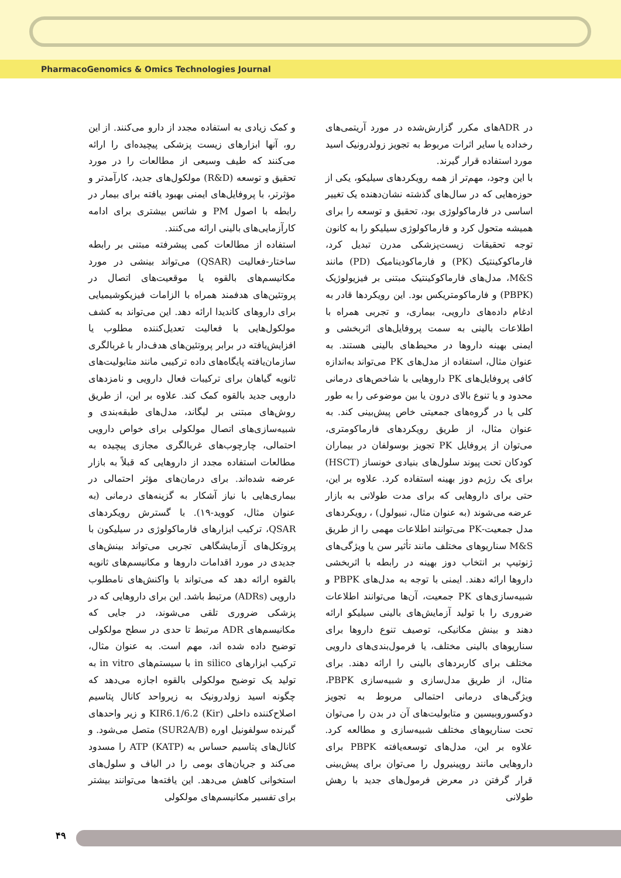PharmacoGenomics & Omics Technologies Journal
و کمک زیادی به استفاده مجدد از دارو می‌کنند. از این رو، آنها ابزارهای زیست پزشکی پیچیده‌ای را ارائه می‌کنند که طیف وسیعی از مطالعات را در مورد تحقیق و توسعه (R&D) مولکول‌های جدید، کارآمدتر و مؤثرتر، با پروفایل‌های ایمنی بهبود یافته برای بیمار در رابطه با اصول PM و شانس بیشتری برای ادامه کارآزمایی‌های بالینی ارائه می‌کنند.
استفاده از مطالعات کمی پیشرفته مبتنی بر رابطه ساختار-فعالیت (QSAR) می‌تواند بینشی در مورد مکانیسم‌های بالقوه یا موقعیت‌های اتصال در پروتئین‌های هدفمند همراه با الزامات فیزیکوشیمیایی برای داروهای کاندیدا ارائه دهد. این می‌تواند به کشف مولکول‌هایی با فعالیت تعدیل‌کننده مطلوب یا افزایش‌یافته در برابر پروتئین‌های هدف‌دار با غربالگری سازمان‌یافته پایگاه‌های داده ترکیبی مانند متابولیت‌های ثانویه گیاهان برای ترکیبات فعال دارویی و نامزدهای دارویی جدید بالقوه کمک کند. علاوه بر این، از طریق روش‌های مبتنی بر لیگاند، مدل‌های طبقه‌بندی و شبیه‌سازی‌های اتصال مولکولی برای خواص دارویی احتمالی، چارچوب‌های غربالگری مجازی پیچیده به مطالعات استفاده مجدد از داروهایی که قبلاً به بازار عرضه شده‌اند. برای درمان‌های مؤثر احتمالی در بیماری‌هایی با نیاز آشکار به گزینه‌های درمانی (به عنوان مثال، کووید-۱۹). با گسترش رویکردهای QSAR، ترکیب ابزارهای فارماکولوژی در سیلیکون با پروتکل‌های آزمایشگاهی تجربی می‌تواند بینش‌های جدیدی در مورد اقدامات داروها و مکانیسم‌های ثانویه بالقوه ارائه دهد که می‌تواند با واکنش‌های نامطلوب دارویی (ADRs) مرتبط باشد. این برای داروهایی که در پزشکی ضروری تلقی می‌شوند، در جایی که مکانیسم‌های ADR مرتبط تا حدی در سطح مولکولی توضیح داده شده اند، مهم است. به عنوان مثال، ترکیب ابزارهای in silico با سیستم‌های in vitro به تولید یک توضیح مولکولی بالقوه اجازه می‌دهد که چگونه اسید زولدرونیک به زیرواحد کانال پتاسیم اصلاح‌کننده داخلی KIR6.1/6.2 (Kir) و زیر واحدهای گیرنده سولفونیل اوره (SUR2A/B) متصل می‌شود. و کانال‌های پتاسیم حساس به ATP (KATP) را مسدود می‌کند و جریان‌های بومی را در الیاف و سلول‌های استخوانی کاهش می‌دهد. این یافته‌ها می‌توانند بیشتر برای تفسیر مکانیسم‌های مولکولی
در ADRهای مکرر گزارش‌شده در مورد آریتمی‌های رخداده یا سایر اثرات مربوط به تجویز زولدرونیک اسید مورد استفاده قرار گیرند.
با این وجود، مهم‌تر از همه رویکردهای سیلیکو، یکی از حوزه‌هایی که در سال‌های گذشته نشان‌دهنده یک تغییر اساسی در فارماکولوژی بود، تحقیق و توسعه را برای همیشه متحول کرد و فارماکولوژی سیلیکو را به کانون توجه تحقیقات زیست‌پزشکی مدرن تبدیل کرد، فارماکوکینتیک (PK) و فارماکودینامیک (PD) مانند M&S، مدل‌های فارماکوکینتیک مبتنی بر فیزیولوژیک (PBPK) و فارماکومتریکس بود. این رویکردها قادر به ادغام داده‌های دارویی، بیماری، و تجربی همراه با اطلاعات بالینی به سمت پروفایل‌های اثربخشی و ایمنی بهینه داروها در محیط‌های بالینی هستند. به عنوان مثال، استفاده از مدل‌های PK می‌تواند به‌اندازه کافی پروفایل‌های PK داروهایی با شاخص‌های درمانی محدود و یا تنوع بالای درون یا بین موضوعی را به طور کلی یا در گروه‌های جمعیتی خاص پیش‌بینی کند. به عنوان مثال، از طریق رویکردهای فارماکومتری، می‌توان از پروفایل PK تجویز بوسولفان در بیماران کودکان تحت پیوند سلول‌های بنیادی خونساز (HSCT) برای یک رژیم دوز بهینه استفاده کرد. علاوه بر این، حتی برای داروهایی که برای مدت طولانی به بازار عرضه می‌شوند (به عنوان مثال، نبیولول) ، رویکردهای مدل جمعیت-PK می‌توانند اطلاعات مهمی را از طریق M&S سناریوهای مختلف مانند تأثیر سن یا ویژگی‌های ژنوتیپ بر انتخاب دوز بهینه در رابطه با اثربخشی داروها ارائه دهند. ایمنی با توجه به مدل‌های PBPK و شبیه‌سازی‌های PK جمعیت، آن‌ها می‌توانند اطلاعات ضروری را با تولید آزمایش‌های بالینی سیلیکو ارائه دهند و بینش مکانیکی، توصیف تنوع داروها برای سناریوهای بالینی مختلف، یا فرمول‌بندی‌های دارویی مختلف برای کاربردهای بالینی را ارائه دهند. برای مثال، از طریق مدل‌سازی و شبیه‌سازی PBPK، ویژگی‌های درمانی احتمالی مربوط به تجویز دوکسوروبیسین و متابولیت‌های آن در بدن را می‌توان تحت سناریوهای مختلف شبیه‌سازی و مطالعه کرد. علاوه بر این، مدل‌های توسعه‌یافته PBPK برای داروهایی مانند روپینیرول را می‌توان برای پیش‌بینی قرار گرفتن در معرض فرمول‌های جدید با رهش طولانی
۴۹